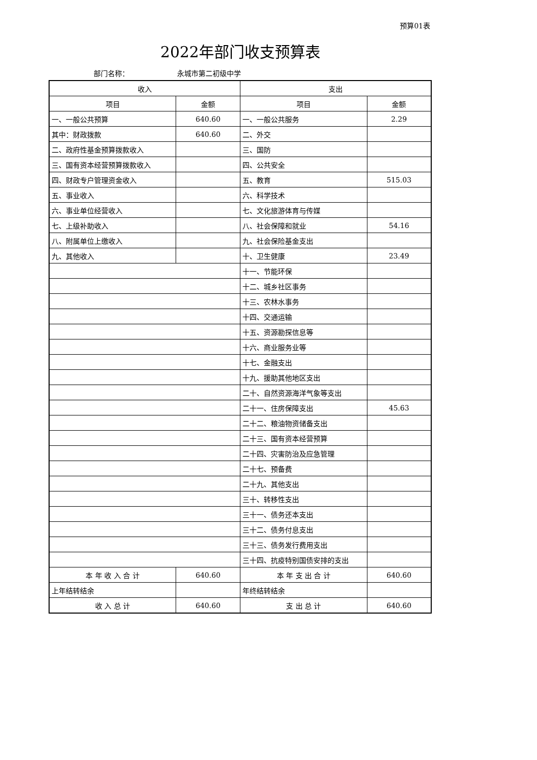预算01表
2022年部门收支预算表
部门名称： 永城市第二初级中学
| 收入 | | 支出 | |
| --- | --- | --- | --- |
| 项目 | 金额 | 项目 | 金额 |
| 一、一般公共预算 | 640.60 | 一、一般公共服务 | 2.29 |
| 其中：财政拨款 | 640.60 | 二、外交 | |
| 二、政府性基金预算拨款收入 | | 三、国防 | |
| 三、国有资本经营预算拨款收入 | | 四、公共安全 | |
| 四、财政专户管理资金收入 | | 五、教育 | 515.03 |
| 五、事业收入 | | 六、科学技术 | |
| 六、事业单位经营收入 | | 七、文化旅游体育与传媒 | |
| 七、上级补助收入 | | 八、社会保障和就业 | 54.16 |
| 八、附属单位上缴收入 | | 九、社会保险基金支出 | |
| 九、其他收入 | | 十、卫生健康 | 23.49 |
| | | 十一、节能环保 | |
| | | 十二、城乡社区事务 | |
| | | 十三、农林水事务 | |
| | | 十四、交通运输 | |
| | | 十五、资源勘探信息等 | |
| | | 十六、商业服务业等 | |
| | | 十七、金融支出 | |
| | | 十九、援助其他地区支出 | |
| | | 二十、自然资源海洋气象等支出 | |
| | | 二十一、住房保障支出 | 45.63 |
| | | 二十二、粮油物资储备支出 | |
| | | 二十三、国有资本经营预算 | |
| | | 二十四、灾害防治及应急管理 | |
| | | 二十七、预备费 | |
| | | 二十九、其他支出 | |
| | | 三十、转移性支出 | |
| | | 三十一、债务还本支出 | |
| | | 三十二、债务付息支出 | |
| | | 三十三、债务发行费用支出 | |
| | | 三十四、抗疫特别国债安排的支出 | |
| 本 年 收 入 合 计 | 640.60 | 本 年 支 出 合 计 | 640.60 |
| 上年结转结余 | | 年终结转结余 | |
| 收 入 总 计 | 640.60 | 支 出 总 计 | 640.60 |